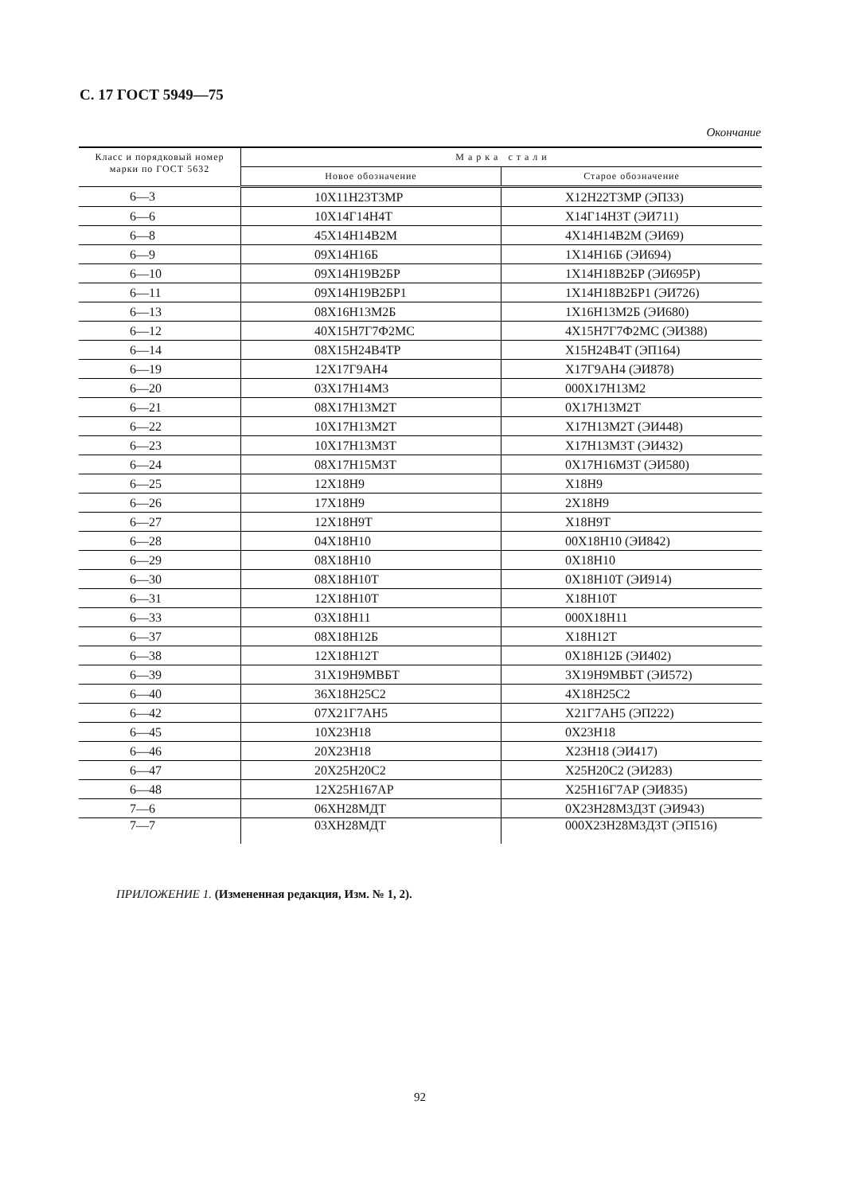С. 17 ГОСТ 5949—75
Окончание
| Класс и порядковый номер марки по ГОСТ 5632 | М а р к а с т а л и | |
| --- | --- | --- |
| | Новое обозначение | Старое обозначение |
| 6—3 | 10Х11Н23Т3МР | Х12Н22Т3МР (ЭП33) |
| 6—6 | 10Х14Г14Н4Т | Х14Г14Н3Т (ЭИ711) |
| 6—8 | 45Х14Н14В2М | 4Х14Н14В2М (ЭИ69) |
| 6—9 | 09Х14Н16Б | 1Х14Н16Б (ЭИ694) |
| 6—10 | 09Х14Н19В2БР | 1Х14Н18В2БР (ЭИ695Р) |
| 6—11 | 09Х14Н19В2БР1 | 1Х14Н18В2БР1 (ЭИ726) |
| 6—13 | 08Х16Н13М2Б | 1Х16Н13М2Б (ЭИ680) |
| 6—12 | 40Х15Н7Г7Ф2МС | 4Х15Н7Г7Ф2МС (ЭИ388) |
| 6—14 | 08Х15Н24В4ТР | Х15Н24В4Т (ЭП164) |
| 6—19 | 12Х17Г9АН4 | Х17Г9АН4 (ЭИ878) |
| 6—20 | 03Х17Н14М3 | 000Х17Н13М2 |
| 6—21 | 08Х17Н13М2Т | 0Х17Н13М2Т |
| 6—22 | 10Х17Н13М2Т | Х17Н13М2Т (ЭИ448) |
| 6—23 | 10Х17Н13М3Т | Х17Н13М3Т (ЭИ432) |
| 6—24 | 08Х17Н15М3Т | 0Х17Н16М3Т (ЭИ580) |
| 6—25 | 12Х18Н9 | Х18Н9 |
| 6—26 | 17Х18Н9 | 2Х18Н9 |
| 6—27 | 12Х18Н9Т | Х18Н9Т |
| 6—28 | 04Х18Н10 | 00Х18Н10 (ЭИ842) |
| 6—29 | 08Х18Н10 | 0Х18Н10 |
| 6—30 | 08Х18Н10Т | 0Х18Н10Т (ЭИ914) |
| 6—31 | 12Х18Н10Т | Х18Н10Т |
| 6—33 | 03Х18Н11 | 000Х18Н11 |
| 6—37 | 08Х18Н12Б | Х18Н12Т |
| 6—38 | 12Х18Н12Т | 0Х18Н12Б (ЭИ402) |
| 6—39 | 31Х19Н9МВБТ | 3Х19Н9МВБТ (ЭИ572) |
| 6—40 | 36Х18Н25С2 | 4Х18Н25С2 |
| 6—42 | 07Х21Г7АН5 | Х21Г7АН5 (ЭП222) |
| 6—45 | 10Х23Н18 | 0Х23Н18 |
| 6—46 | 20Х23Н18 | Х23Н18 (ЭИ417) |
| 6—47 | 20Х25Н20С2 | Х25Н20С2 (ЭИ283) |
| 6—48 | 12Х25Н167АР | Х25Н16Г7АР (ЭИ835) |
| 7—6 | 06ХН28МДТ | 0Х23Н28М3Д3Т (ЭИ943) |
| 7—7 | 03ХН28МДТ | 000Х23Н28М3Д3Т (ЭП516) |
ПРИЛОЖЕНИЕ 1. (Измененная редакция, Изм. № 1, 2).
92